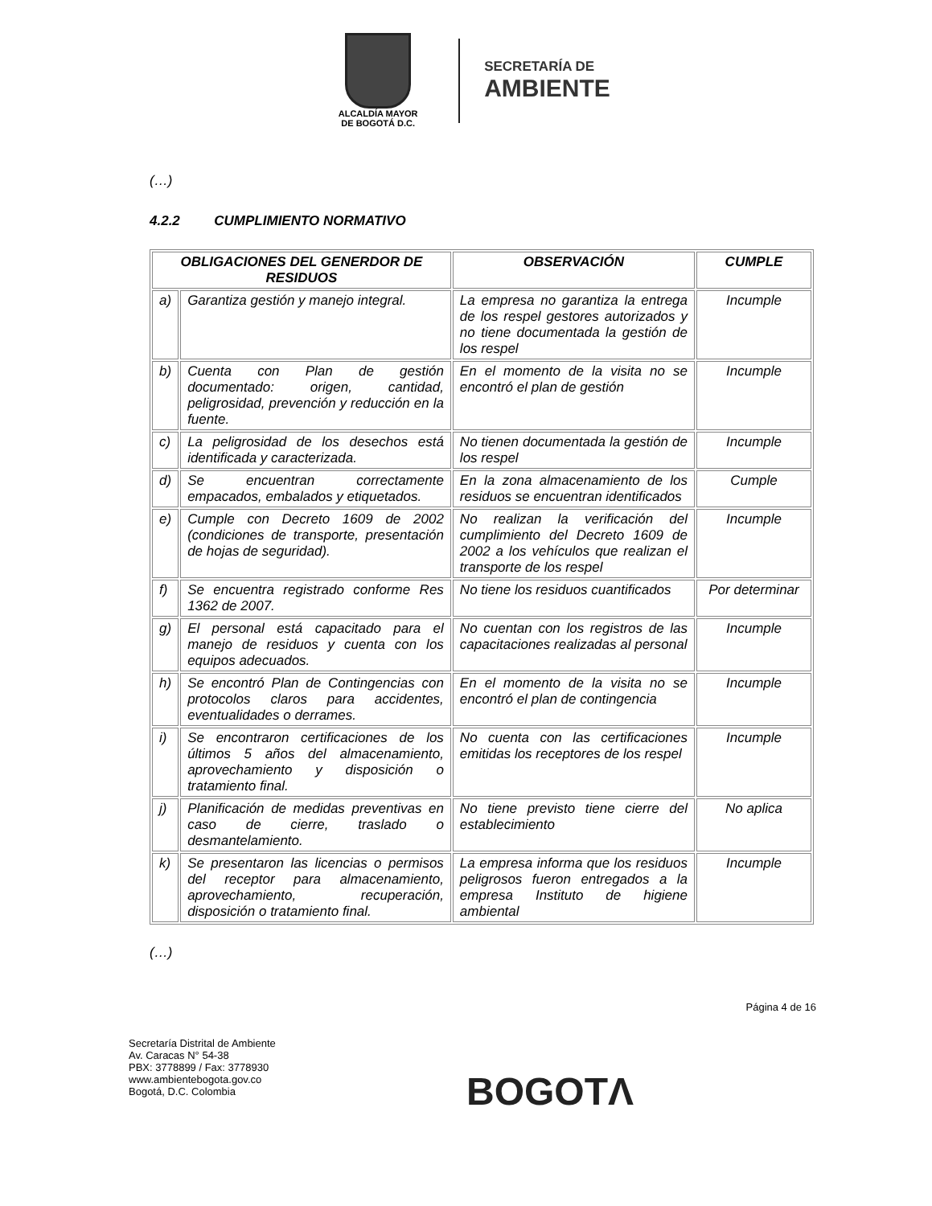ALCALDÍA MAYOR
DE BOGOTÁ D.C.
SECRETARÍA DE
AMBIENTE
(…)
4.2.2 CUMPLIMIENTO NORMATIVO
| OBLIGACIONES DEL GENERDOR DE RESIDUOS | | OBSERVACIÓN | CUMPLE |
| --- | --- | --- | --- |
| a) | Garantiza gestión y manejo integral. | La empresa no garantiza la entrega de los respel gestores autorizados y no tiene documentada la gestión de los respel | Incumple |
| b) | Cuenta con Plan de gestión documentado: origen, cantidad, peligrosidad, prevención y reducción en la fuente. | En el momento de la visita no se encontró el plan de gestión | Incumple |
| c) | La peligrosidad de los desechos está identificada y caracterizada. | No tienen documentada la gestión de los respel | Incumple |
| d) | Se encuentran correctamente empacados, embalados y etiquetados. | En la zona almacenamiento de los residuos se encuentran identificados | Cumple |
| e) | Cumple con Decreto 1609 de 2002 (condiciones de transporte, presentación de hojas de seguridad). | No realizan la verificación del cumplimiento del Decreto 1609 de 2002 a los vehículos que realizan el transporte de los respel | Incumple |
| f) | Se encuentra registrado conforme Res 1362 de 2007. | No tiene los residuos cuantificados | Por determinar |
| g) | El personal está capacitado para el manejo de residuos y cuenta con los equipos adecuados. | No cuentan con los registros de las capacitaciones realizadas al personal | Incumple |
| h) | Se encontró Plan de Contingencias con protocolos claros para accidentes, eventualidades o derrames. | En el momento de la visita no se encontró el plan de contingencia | Incumple |
| i) | Se encontraron certificaciones de los últimos 5 años del almacenamiento, aprovechamiento y disposición o tratamiento final. | No cuenta con las certificaciones emitidas los receptores de los respel | Incumple |
| j) | Planificación de medidas preventivas en caso de cierre, traslado o desmantelamiento. | No tiene previsto tiene cierre del establecimiento | No aplica |
| k) | Se presentaron las licencias o permisos del receptor para almacenamiento, aprovechamiento, recuperación, disposición o tratamiento final. | La empresa informa que los residuos peligrosos fueron entregados a la empresa Instituto de higiene ambiental | Incumple |
(…)
Página 4 de 16
Secretaría Distrital de Ambiente
Av. Caracas N° 54-38
PBX: 3778899 / Fax: 3778930
www.ambientebogota.gov.co
Bogotá, D.C. Colombia
BOGOTΛ